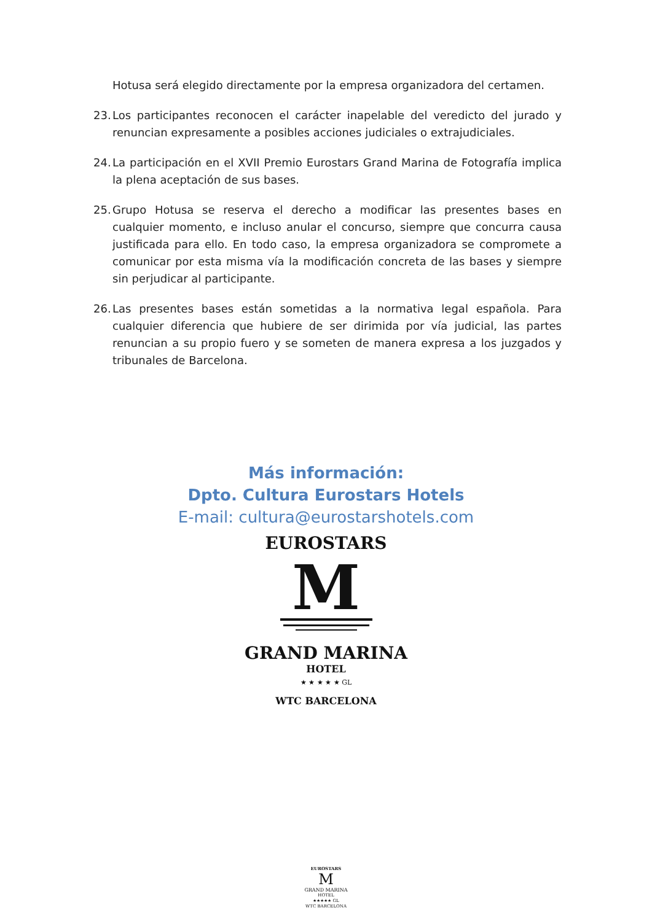Hotusa será elegido directamente por la empresa organizadora del certamen.
23. Los participantes reconocen el carácter inapelable del veredicto del jurado y renuncian expresamente a posibles acciones judiciales o extrajudiciales.
24. La participación en el XVII Premio Eurostars Grand Marina de Fotografía implica la plena aceptación de sus bases.
25. Grupo Hotusa se reserva el derecho a modificar las presentes bases en cualquier momento, e incluso anular el concurso, siempre que concurra causa justificada para ello. En todo caso, la empresa organizadora se compromete a comunicar por esta misma vía la modificación concreta de las bases y siempre sin perjudicar al participante.
26. Las presentes bases están sometidas a la normativa legal española. Para cualquier diferencia que hubiere de ser dirimida por vía judicial, las partes renuncian a su propio fuero y se someten de manera expresa a los juzgados y tribunales de Barcelona.
Más información:
Dpto. Cultura Eurostars Hotels
E-mail: cultura@eurostarshotels.com
EUROSTARS
M
GRAND MARINA
HOTEL
★ ★ ★ ★ ★ GL
WTC BARCELONA
EUROSTARS
M
GRAND MARINA
HOTEL
★★★★★ GL
WTC BARCELONA